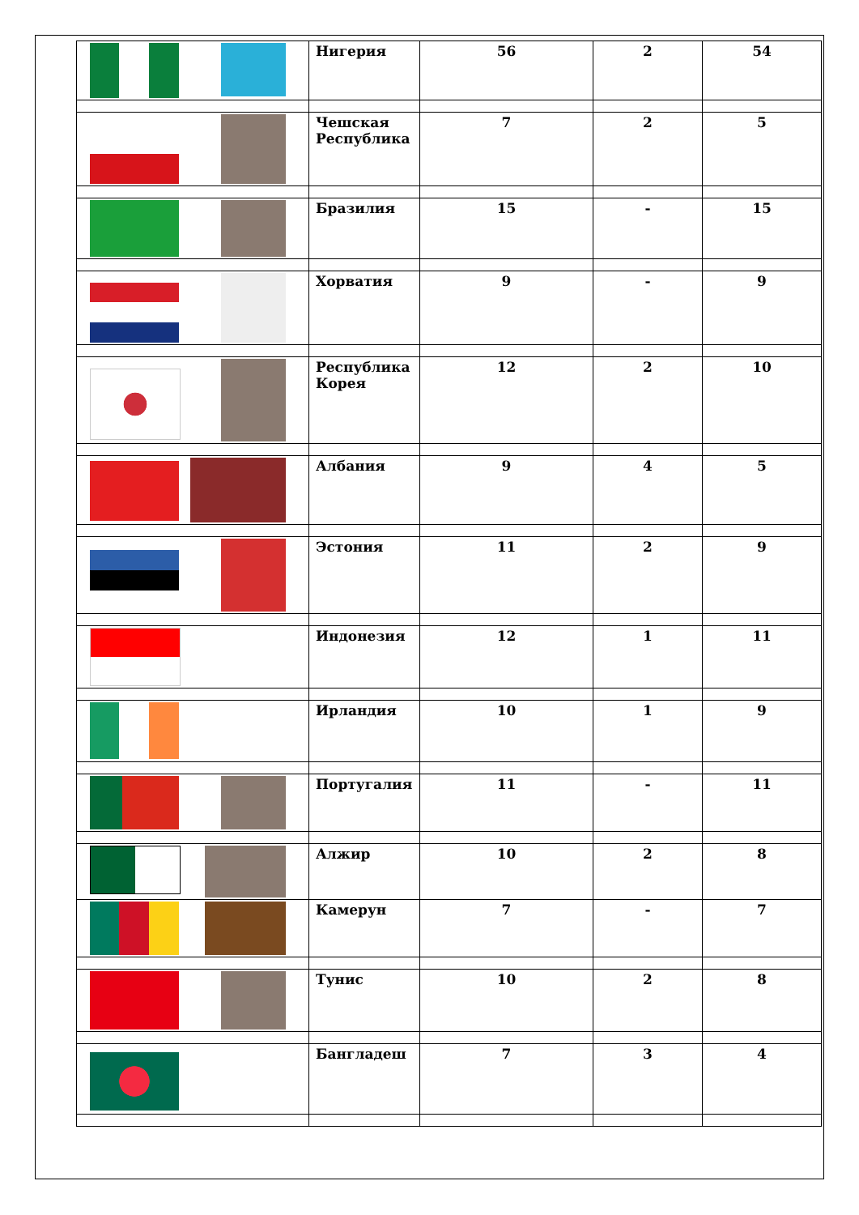| | Нигерия | 56 | 2 | 54 |
| | Чешская Республика | 7 | 2 | 5 |
| | Бразилия | 15 | - | 15 |
| | Хорватия | 9 | - | 9 |
| | Республика Корея | 12 | 2 | 10 |
| | Албания | 9 | 4 | 5 |
| | Эстония | 11 | 2 | 9 |
| | Индонезия | 12 | 1 | 11 |
| | Ирландия | 10 | 1 | 9 |
| | Португалия | 11 | - | 11 |
| | Алжир | 10 | 2 | 8 |
| | Камерун | 7 | - | 7 |
| | Тунис | 10 | 2 | 8 |
| | Бангладеш | 7 | 3 | 4 |